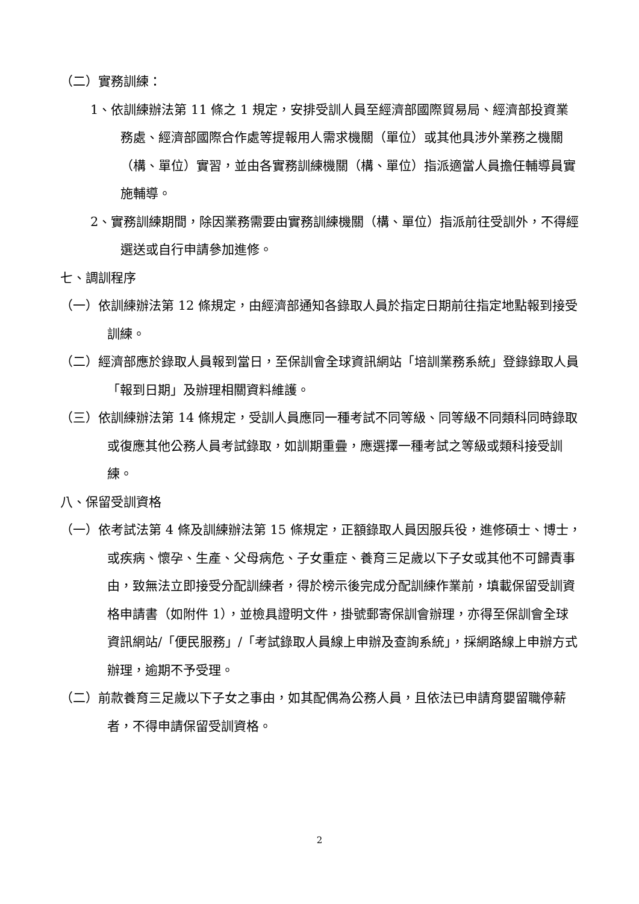（二）實務訓練：
1、依訓練辦法第 11 條之 1 規定，安排受訓人員至經濟部國際貿易局、經濟部投資業務處、經濟部國際合作處等提報用人需求機關（單位）或其他具涉外業務之機關（構、單位）實習，並由各實務訓練機關（構、單位）指派適當人員擔任輔導員實施輔導。
2、實務訓練期間，除因業務需要由實務訓練機關（構、單位）指派前往受訓外，不得經選送或自行申請參加進修。
七、調訓程序
（一）依訓練辦法第 12 條規定，由經濟部通知各錄取人員於指定日期前往指定地點報到接受訓練。
（二）經濟部應於錄取人員報到當日，至保訓會全球資訊網站「培訓業務系統」登錄錄取人員「報到日期」及辦理相關資料維護。
（三）依訓練辦法第 14 條規定，受訓人員應同一種考試不同等級、同等級不同類科同時錄取或復應其他公務人員考試錄取，如訓期重疊，應選擇一種考試之等級或類科接受訓練。
八、保留受訓資格
（一）依考試法第 4 條及訓練辦法第 15 條規定，正額錄取人員因服兵役，進修碩士、博士，或疾病、懷孕、生產、父母病危、子女重症、養育三足歲以下子女或其他不可歸責事由，致無法立即接受分配訓練者，得於榜示後完成分配訓練作業前，填載保留受訓資格申請書（如附件 1），並檢具證明文件，掛號郵寄保訓會辦理，亦得至保訓會全球資訊網站/「便民服務」/「考試錄取人員線上申辦及查詢系統」，採網路線上申辦方式辦理，逾期不予受理。
（二）前款養育三足歲以下子女之事由，如其配偶為公務人員，且依法已申請育嬰留職停薪者，不得申請保留受訓資格。
2